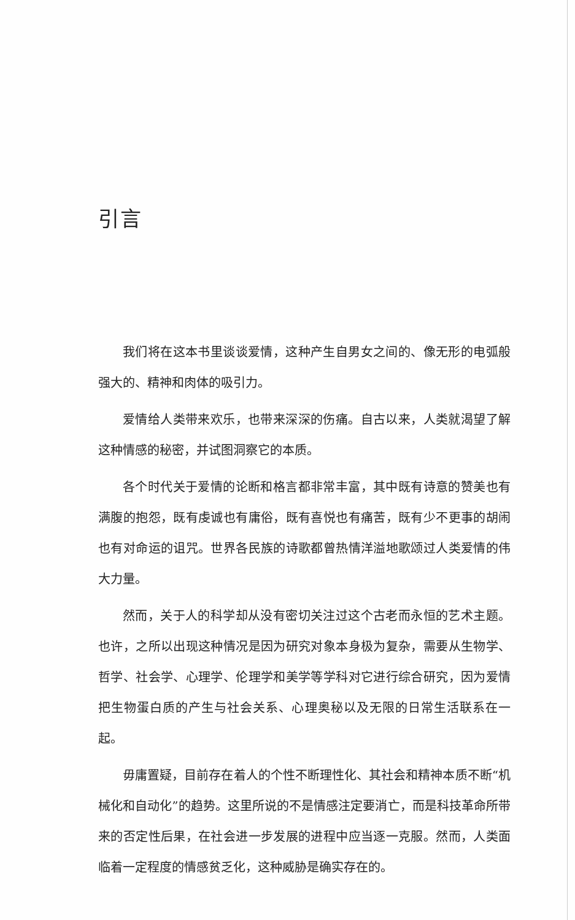引言
我们将在这本书里谈谈爱情，这种产生自男女之间的、像无形的电弧般强大的、精神和肉体的吸引力。
爱情给人类带来欢乐，也带来深深的伤痛。自古以来，人类就渴望了解这种情感的秘密，并试图洞察它的本质。
各个时代关于爱情的论断和格言都非常丰富，其中既有诗意的赞美也有满腹的抱怨，既有虔诚也有庸俗，既有喜悦也有痛苦，既有少不更事的胡闹也有对命运的诅咒。世界各民族的诗歌都曾热情洋溢地歌颂过人类爱情的伟大力量。
然而，关于人的科学却从没有密切关注过这个古老而永恒的艺术主题。也许，之所以出现这种情况是因为研究对象本身极为复杂，需要从生物学、哲学、社会学、心理学、伦理学和美学等学科对它进行综合研究，因为爱情把生物蛋白质的产生与社会关系、心理奥秘以及无限的日常生活联系在一起。
毋庸置疑，目前存在着人的个性不断理性化、其社会和精神本质不断“机械化和自动化”的趋势。这里所说的不是情感注定要消亡，而是科技革命所带来的否定性后果，在社会进一步发展的进程中应当逐一克服。然而，人类面临着一定程度的情感贫乏化，这种威胁是确实存在的。